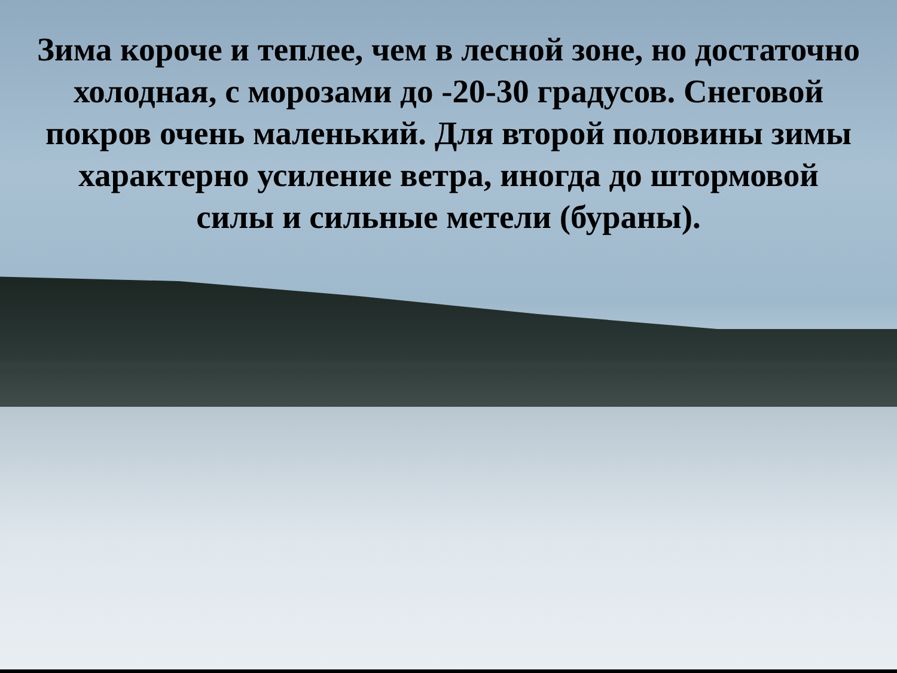Зима короче и теплее, чем в лесной зоне, но достаточно холодная, с морозами до -20-30 градусов. Снеговой покров очень маленький. Для второй половины зимы характерно усиление ветра, иногда до штормовой силы и сильные метели (бураны).